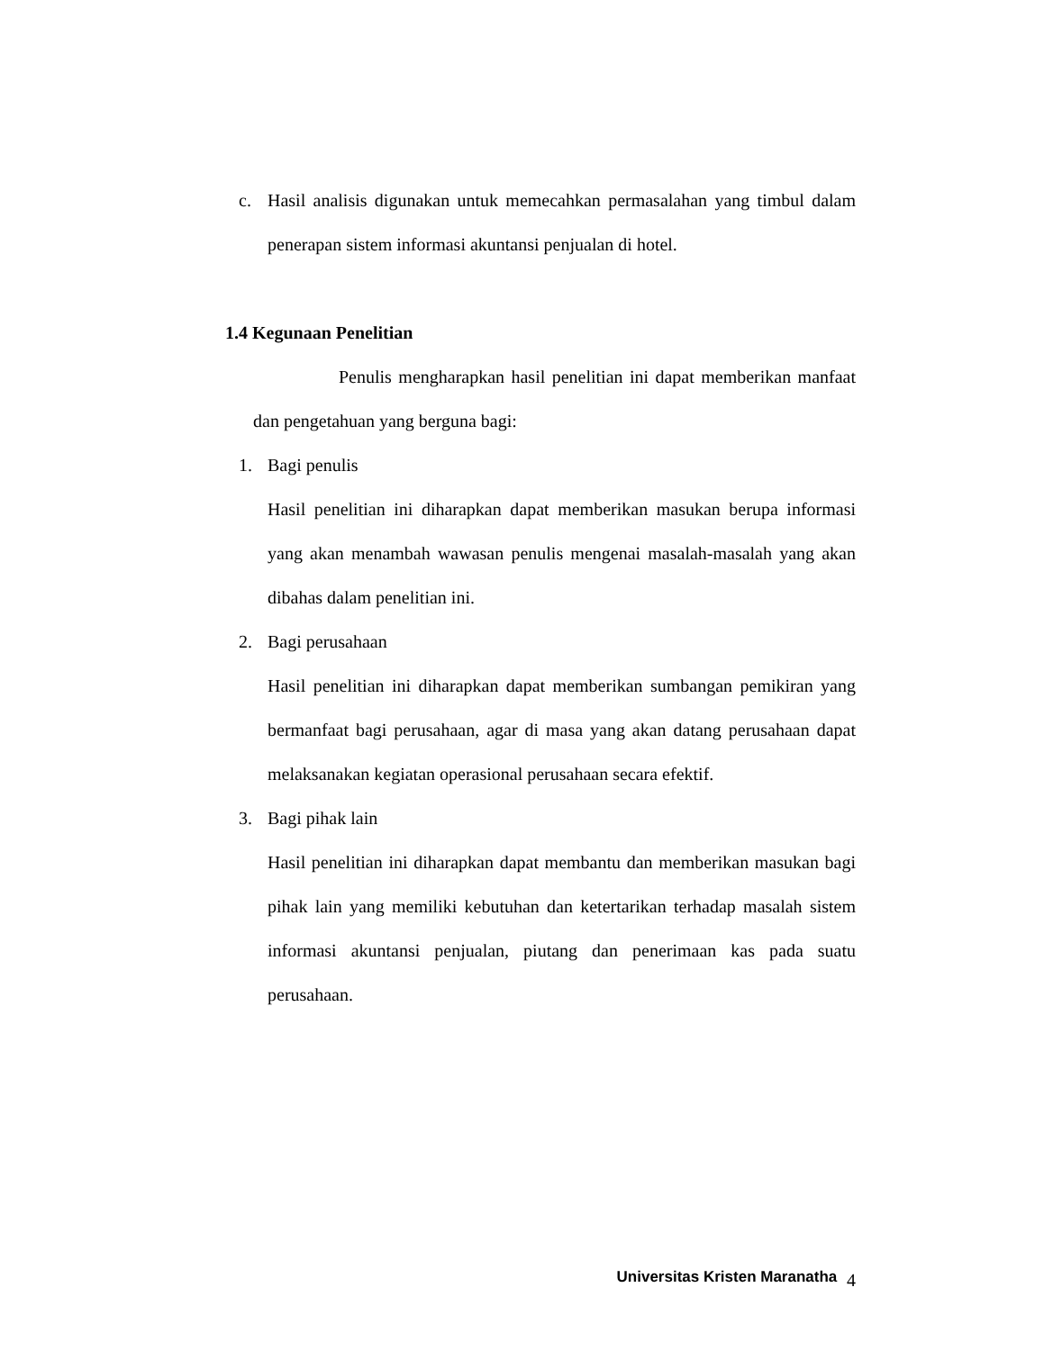c. Hasil analisis digunakan untuk memecahkan permasalahan yang timbul dalam penerapan sistem informasi akuntansi penjualan di hotel.
1.4 Kegunaan Penelitian
Penulis mengharapkan hasil penelitian ini dapat memberikan manfaat dan pengetahuan yang berguna bagi:
1. Bagi penulis
Hasil penelitian ini diharapkan dapat memberikan masukan berupa informasi yang akan menambah wawasan penulis mengenai masalah-masalah yang akan dibahas dalam penelitian ini.
2. Bagi perusahaan
Hasil penelitian ini diharapkan dapat memberikan sumbangan pemikiran yang bermanfaat bagi perusahaan, agar di masa yang akan datang perusahaan dapat melaksanakan kegiatan operasional perusahaan secara efektif.
3. Bagi pihak lain
Hasil penelitian ini diharapkan dapat membantu dan memberikan masukan bagi pihak lain yang memiliki kebutuhan dan ketertarikan terhadap masalah sistem informasi akuntansi penjualan, piutang dan penerimaan kas pada suatu perusahaan.
Universitas Kristen Maranatha 4